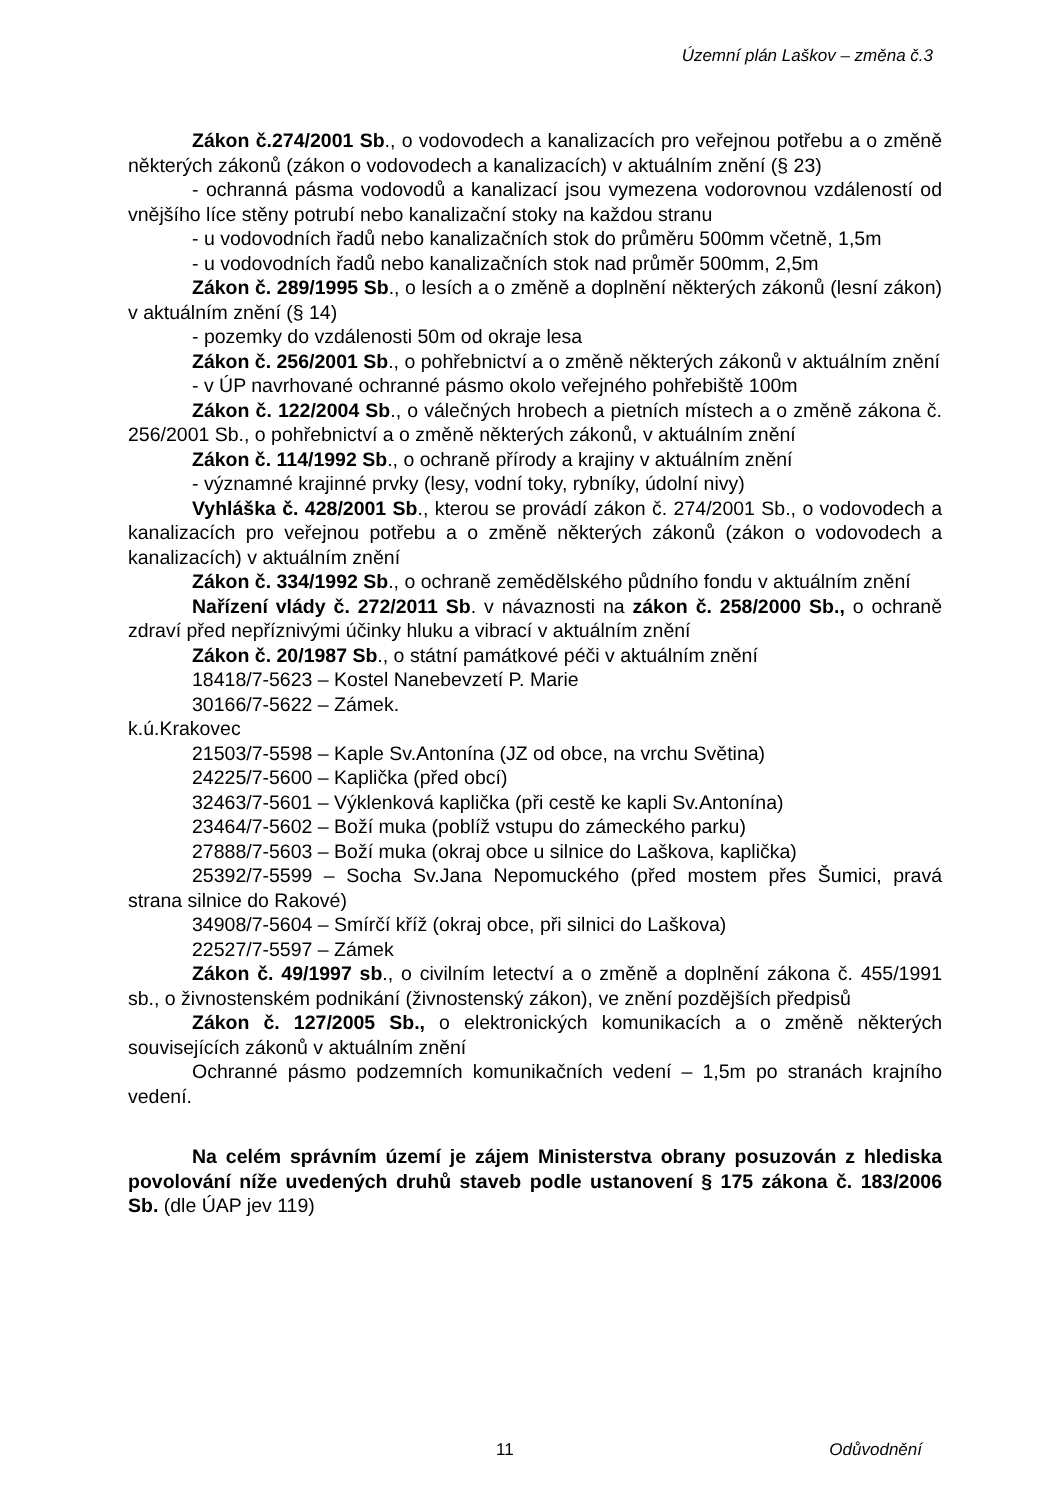Územní plán Laškov – změna č.3
Zákon č.274/2001 Sb., o vodovodech a kanalizacích pro veřejnou potřebu a o změně některých zákonů (zákon o vodovodech a kanalizacích) v aktuálním znění (§ 23)
- ochranná pásma vodovodů a kanalizací jsou vymezena vodorovnou vzdáleností od vnějšího líce stěny potrubí nebo kanalizační stoky na každou stranu
- u vodovodních řadů nebo kanalizačních stok do průměru 500mm včetně, 1,5m
- u vodovodních řadů nebo kanalizačních stok nad průměr 500mm, 2,5m
Zákon č. 289/1995 Sb., o lesích a o změně a doplnění některých zákonů (lesní zákon) v aktuálním znění (§ 14)
- pozemky do vzdálenosti 50m od okraje lesa
Zákon č. 256/2001 Sb., o pohřebnictví a o změně některých zákonů v aktuálním znění
- v ÚP navrhované ochranné pásmo okolo veřejného pohřebiště 100m
Zákon č. 122/2004 Sb., o válečných hrobech a pietních místech a o změně zákona č. 256/2001 Sb., o pohřebnictví a o změně některých zákonů, v aktuálním znění
Zákon č. 114/1992 Sb., o ochraně přírody a krajiny v aktuálním znění
- významné krajinné prvky (lesy, vodní toky, rybníky, údolní nivy)
Vyhláška č. 428/2001 Sb., kterou se provádí zákon č. 274/2001 Sb., o vodovodech a kanalizacích pro veřejnou potřebu a o změně některých zákonů (zákon o vodovodech a kanalizacích) v aktuálním znění
Zákon č. 334/1992 Sb., o ochraně zemědělského půdního fondu v aktuálním znění
Nařízení vlády č. 272/2011 Sb. v návaznosti na zákon č. 258/2000 Sb., o ochraně zdraví před nepříznivými účinky hluku a vibrací v aktuálním znění
Zákon č. 20/1987 Sb., o státní památkové péči v aktuálním znění
18418/7-5623 – Kostel Nanebevzetí P. Marie
30166/7-5622 – Zámek.
k.ú.Krakovec
21503/7-5598 – Kaple Sv.Antonína (JZ od obce, na vrchu Světina)
24225/7-5600 – Kaplička (před obcí)
32463/7-5601 – Výklenková kaplička (při cestě ke kapli Sv.Antonína)
23464/7-5602 – Boží muka (poblíž vstupu do zámeckého parku)
27888/7-5603 – Boží muka (okraj obce u silnice do Laškova, kaplička)
25392/7-5599 – Socha Sv.Jana Nepomuckého (před mostem přes Šumici, pravá strana silnice do Rakové)
34908/7-5604 – Smírčí kříž (okraj obce, při silnici do Laškova)
22527/7-5597 – Zámek
Zákon č. 49/1997 sb., o civilním letectví a o změně a doplnění zákona č. 455/1991 sb., o živnostenském podnikání (živnostenský zákon), ve znění pozdějších předpisů
Zákon č. 127/2005 Sb., o elektronických komunikacích a o změně některých souvisejících zákonů v aktuálním znění
Ochranné pásmo podzemních komunikačních vedení – 1,5m po stranách krajního vedení.
Na celém správním území je zájem Ministerstva obrany posuzován z hlediska povolování níže uvedených druhů staveb podle ustanovení § 175 zákona č. 183/2006 Sb. (dle ÚAP jev 119)
11 Odůvodnění